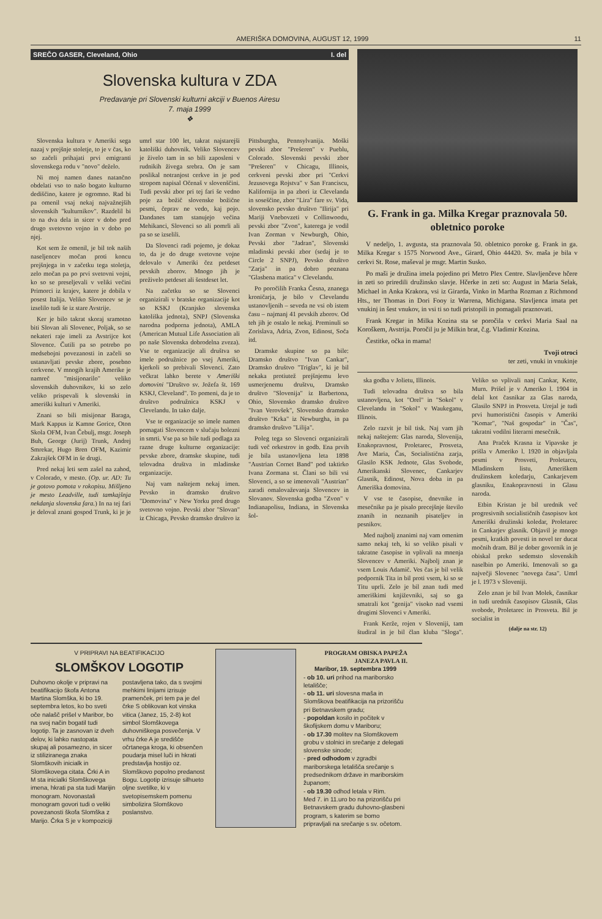AMERIŠKA DOMOVINA, AUGUST 12, 1999 11
SREČO GASER, Cleveland, Ohio I. del
Slovenska kultura v ZDA
Predavanje pri Slovenski kulturni akciji v Buenos Airesu
7. maja 1999
❖
Slovenska kultura v Ameriki sega nazaj v prejšnje stoletje, to je v čas, ko so začeli prihajati prvi emigranti slovenskega rodu v "novo" deželo.
Ni moj namen danes natančno obdelati vso to našo bogato kulturno dediščino, katere je ogromno. Rad bi pa omenil vsaj nekaj najvažnejših slovenskih "kulturnikov". Razdelil bi to na dva dela in sicer v dobo pred drugo svetovno vojno in v dobo po njej.
Kot sem že omenil, je bil tok naših naseljencev močan proti koncu prejšnjega in v začetku tega stoletja, zelo močan pa po prvi svetovni vojni, ko so se preseljevali v veliki večini Primorci iz krajev, katere je dobila v posest Italija. Veliko Slovencev se je izselilo tudi še iz stare Avstrije.
Ker je bilo takrat skoraj sramotno biti Slovan ali Slovenec, Poljak, so se nekateri raje imeli za Avstrijce kot Slovence. Čutili pa so potrebo po medsebojni povezanosti in začeli so ustanavljati pevske zbore, posebno cerkvene. V mnogih krajih Amerike je namreč "misijonarilo" veliko slovenskih duhovnikov, ki so zelo veliko prispevali k slovenski in ameriški kulturi v Ameriki.
Znani so bili misijonar Baraga, Mark Kappus iz Kamne Gorice, Oton Skola OFM, Ivan Čebulj, msgr. Joseph Buh, George (Jurij) Trunk, Andrej Smrekar, Hugo Bren OFM, Kazimir Zakrajšek OFM in še drugi.
Pred nekaj leti sem zašel na zahod, v Colorado, v mesto. (Op. ur. AD: Tu je gotovo pomota v rokopisu. Mišljeno je mesto Leadville, tudi tamkajšnja nekdanja slovenska fara.) In na tej fari je deloval znani gospod Trunk, ki je je umrl star 100 let, takrat najstarejši katoliški duhovnik. Veliko Slovencev je živelo tam in so bili zaposleni v rudnikih živega srebra. On je sam poslikal notranjost cerkve in je pod stropom napisal Očenaš v slovenščini. Tudi pevski zbor pri tej fari še vedno poje za božič slovenske božične pesmi, čeprav ne vedo, kaj pojo. Dandanes tam stanujejo večina Mehikanci, Slovenci so ali pomrli ali pa so se izselili.
Da Slovenci radi pojemo, je dokaz to, da je do druge svetovne vojne delovalo v Ameriki čez petdeset pevskih zborov. Mnogo jih je preživelo petdeset ali šestdeset let.
Na začetku so se Slovenci organizirali v bratske organizacije kot so KSKJ (Kranjsko slovenska katoliška jednota), SNPJ (Slovenska narodna podporna jednota), AMLA (American Mutual Life Association ali po naše Slovenska dobrodelna zveza). Vse te organizacije ali društva so imele podružnice po vsej Ameriki, kjerkoli so prebivali Slovenci. Zato večkrat lahko berete v Ameriški domovini "Društvo sv. Jožefa št. 169 KSKJ, Cleveland". To pomeni, da je to društvo podružnica KSKJ v Clevelandu. In tako dalje.
Vse te organizacije so imele namen pomagati Slovencem v slučaju bolezni in smrti. Vse pa so bile tudi podlaga za razne druge kulturne organizacije: pevske zbore, dramske skupine, tudi telovadna društva in mladinske organizacije.
Naj vam naštejem nekaj imen. Pevsko in dramsko društvo "Domovina" v New Yorku pred drugo svetovno vojno. Pevski zbor "Slovan" iz Chicaga, Pevsko dramsko društvo iz Pittsburgha, Pennsylvanija. Moški pevski zbor "Prešeren" v Pueblu, Colorado. Slovenski pevski zbor "Prešeren" v Chicagu, Illinois, cerkveni pevski zbor pri "Cerkvi Jezusovega Rojstva" v San Franciscu, Kalifornija in pa zbori iz Clevelanda in soseščine, zbor "Lira" fare sv. Vida, slovensko pevsko društvo "Ilirija" pri Mariji Vnebovzeti v Collinwoodu, pevski zbor "Zvon", katerega je vodil Ivan Zorman v Newburgh, Ohio, Pevski zbor "Jadran", Slovenski mladinski pevski zbor (sedaj je to Circle 2 SNPJ), Pevsko društvo "Zarja" in pa dobro poznana "Glasbena matica" v Clevelandu.
Po poročilih Franka Česna, znanega kroničarja, je bilo v Clevelandu ustanovljenih – seveda ne vsi ob istem času – najmanj 41 pevskih zborov. Od teh jih je ostalo le nekaj. Preminuli so Zorislava, Adria, Zvon, Edinost, Soča itd.
Dramske skupine so pa bile: Dramsko društvo "Ivan Cankar", Dramsko društvo "Triglav", ki je bil nekaka protiutež prejšnjemu levo usmerjenemu društvu, Dramsko društvo "Slovenija" iz Barbertona, Ohio, Slovensko dramsko društvo "Ivan Verovšek", Slovensko dramsko društvo "Krka" iz Newburgha, in pa dramsko društvo "Lilija".
Poleg tega so Slovenci organizirali tudi več orkestrov in godb. Ena prvih je bila ustanovljena leta 1898 "Austrian Cornet Band" pod taktirko Ivana Zormana st. Člani so bili vsi Slovenci, a so se imenovali "Austrian" zaradi omalovaževanja Slovencev in Slovanov. Slovenska godba "Zvon" v Indianapolisu, Indiana, in Slovenska šol-
G. Frank in ga. Milka Kregar praznovala 50. obletnico poroke
V nedeljo, 1. avgusta, sta praznovala 50. obletnico poroke g. Frank in ga. Milka Kregar s 1575 Norwood Ave., Girard, Ohio 44420. Sv. maša je bila v cerkvi St. Rose, maševal je msgr. Martin Susko.
Po maši je družina imela pojedino pri Metro Plex Centre. Slavljenčeve hčere in zeti so priredili družinsko slavje. Hčerke in zeti so: August in Maria Selak, Michael in Anka Krakora, vsi iz Girarda, Vinko in Martha Rozman z Richmond Hts., ter Thomas in Dori Fooy iz Warrena, Michigana. Slavljenca imata pet vnukinj in šest vnukov, in vsi ti so tudi pristopili in pomagali praznovati.
Frank Kregar in Milka Kozina sta se poročila v cerkvi Maria Saal na Koroškem, Avstrija. Poročil ju je Milkin brat, č.g. Vladimir Kozina.
Čestitke, očka in mama!
Tvoji otroci
ter zeti, vnuki in vnukinje
ska godba v Jolietu, Illinois.
Tudi telovadna društva so bila ustanovljena, kot "Orel" in "Sokol" v Clevelandu in "Sokol" v Waukeganu, Illinois.
Zelo razvit je bil tisk. Naj vam jih nekaj naštejem: Glas naroda, Slovenija, Enakopravnost, Proletarec, Prosveta, Ave Maria, Čas, Socialistična zarja, Glasilo KSK Jednote, Glas Svobode, Amerikanski Slovenec, Cankarjev Glasnik, Edinost, Nova doba in pa Ameriška domovina.
V vse te časopise, dnevnike in mesečnike pa je pisalo precejšnje število znanih in neznanih pisateljev in pesnikov.
Med najbolj znanimi naj vam omenim samo nekaj teh, ki so veliko pisali v takratne časopise in vplivali na mnenja Slovencev v Ameriki. Najbolj znan je vsem Louis Adamič. Ves čas je bil velik podpornik Tita in bil proti vsem, ki so se Titu uprli. Zelo je bil znan tudi med ameriškimi književniki, saj so ga smatrali kot "genija" visoko nad vsemi drugimi Slovenci v Ameriki.
Frank Kerže, rojen v Sloveniji, tam študiral in je bil član kluba "Sloga". Veliko so vplivali nanj Cankar, Kette, Murn. Prišel je v Ameriko l. 1904 in delal kot časnikar za Glas naroda, Glasilo SNPJ in Prosveta. Urejal je tudi prvi humoristični časopis v Ameriki "Komar", "Naš gospodar" in "Čas", takratni vodilni literarni mesečnik.
Ana Praček Krasna iz Vipavske je prišla v Ameriko l. 1920 in objavljala pesmi v Prosveti, Proletarcu, Mladinskem listu, Ameriškem družinskem koledarju, Cankarjevem glasniku, Enakopravnosti in Glasu naroda.
Etbin Kristan je bil urednik več progresivnih socialističnih časopisov kot Ameriški družinski koledar, Proletarec in Cankarjev glasnik. Objavil je mnogo pesmi, kratkih povesti in novel ter ducat močnih dram. Bil je dober govornik in je obiskal preko sedemsto slovenskih naselbin po Ameriki. Imenovali so ga največji Slovenec "novega časa". Umrl je l. 1973 v Sloveniji.
Zelo znan je bil Ivan Molek, časnikar in tudi urednik časopisov Glasnik, Glas svobode, Proletarec in Prosveta. Bil je socialist in
(dalje na str. 12)
V PRIPRAVI NA BEATIFIKACIJO
SLOMŠKOV LOGOTIP
Duhovno okolje v pripravi na beatifikacijo škofa Antona Martina Slomška, ki bo 19. septembra letos, ko bo sveti oče nalašč prišel v Maribor, bo na svoj način bogatil tudi logotip. Ta je zasnovan iz dveh delov, ki lahko nastopata skupaj ali posamezno, in sicer iz stiliziranega znaka Slomškovih inicialk in Slomškovega citata. Črki A in M sta inicialki Slomškovega imena, hkrati pa sta tudi Marijin monogram. Novonastali monogram govori tudi o veliki povezanosti škofa Slomška z Marijo. Črka S je v kompoziciji postavljena tako, da s svojimi mehkimi linijami izrisuje pramenček, pri tem pa je del črke S oblikovan kot vinska vitica (Janez, 15, 2-8) kot simbol Slomškovega duhovniškega posvečenja. V vrhu črke A je središče očrtanega kroga, ki obsenčen poudarja misel luči in hkrati predstavlja hostijo oz. Slomškovo popolno predanost Bogu. Logotip izrisuje silhueto oljne svetilke, ki v svetopisemskem pomenu simbolizira Slomškovo poslanstvo.
PROGRAM OBISKA PAPEŽA JANEZA PAVLA II.
Maribor, 19. septembra 1999
- ob 10. uri prihod na mariborsko letališče;
- ob 11. uri slovesna maša in Slomškova beatifikacija na prizorišču pri Betnavskem gradu;
- popoldan kosilo in počitek v škofijskem domu v Mariboru;
- ob 17.30 molitev na Slomškovem grobu v stolnici in srečanje z delegati slovenske sinode;
- pred odhodom v zgradbi mariborskega letališča srečanje s predsednikom države in mariborskim županom;
- ob 19.30 odhod letala v Rim.
Med 7. in 11.uro bo na prizorišču pri Betnavskem gradu duhovno-glasbeni program, s katerim se bomo pripravljali na srečanje s sv. očetom.